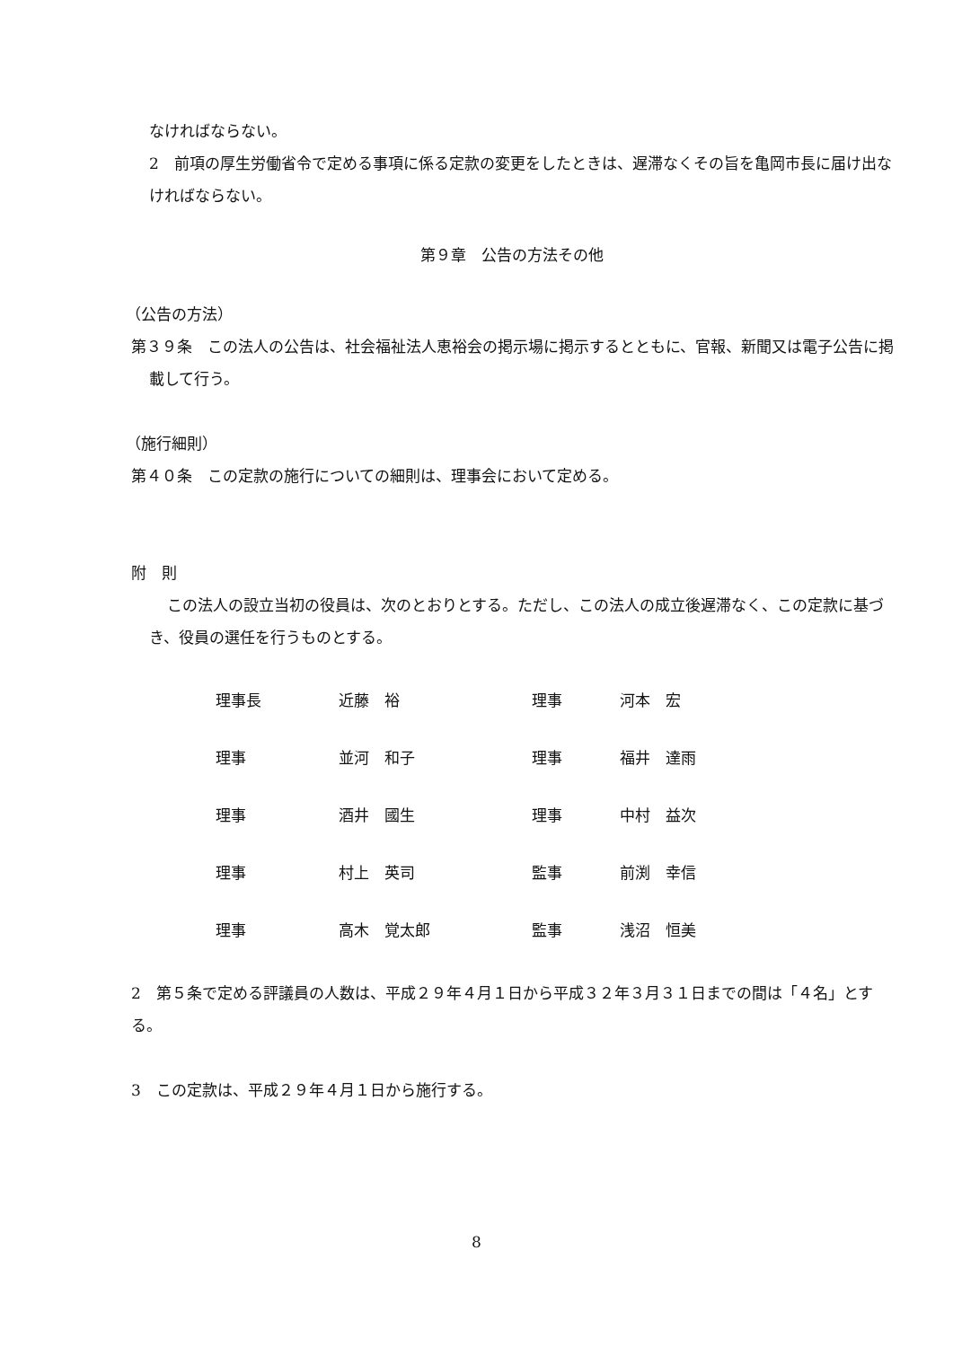なければならない。
2　前項の厚生労働省令で定める事項に係る定款の変更をしたときは、遅滞なくその旨を亀岡市長に届け出なければならない。
第９章　公告の方法その他
（公告の方法）
第３９条　この法人の公告は、社会福祉法人恵裕会の掲示場に掲示するとともに、官報、新聞又は電子公告に掲載して行う。
（施行細則）
第４０条　この定款の施行についての細則は、理事会において定める。
附　則
この法人の設立当初の役員は、次のとおりとする。ただし、この法人の成立後遅滞なく、この定款に基づき、役員の選任を行うものとする。
| 理事長 | 近藤 裕 | 理事 | 河本 宏 |
| 理事 | 並河 和子 | 理事 | 福井 達雨 |
| 理事 | 酒井 國生 | 理事 | 中村 益次 |
| 理事 | 村上 英司 | 監事 | 前渕 幸信 |
| 理事 | 高木 覚太郎 | 監事 | 浅沼 恒美 |
2　第５条で定める評議員の人数は、平成２９年４月１日から平成３２年３月３１日までの間は「４名」とする。
3　この定款は、平成２９年４月１日から施行する。
8